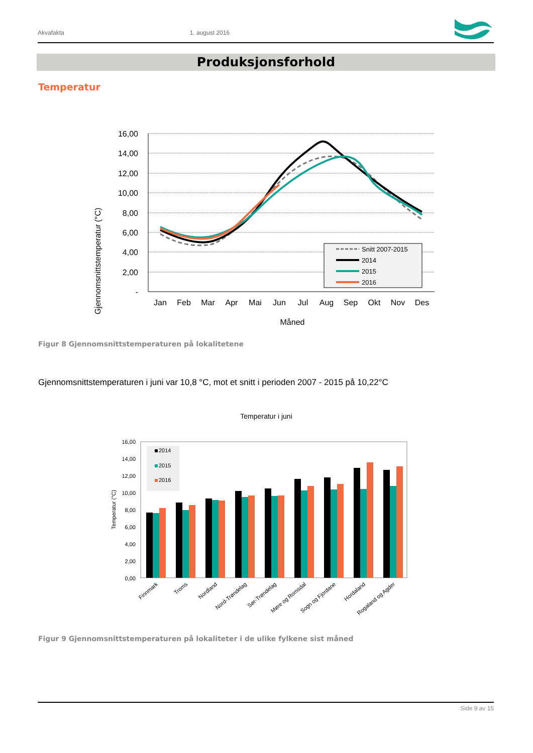Akvafakta 1. august 2016
Produksjonsforhold
Temperatur
Gjennomsnittstemperatur (°C)
16,00
14,00
12,00
10,00
8,00
6,00
4,00
2,00
-
Jan
Feb
Mar
Apr
Mai
Jun
Jul
Aug
Sep
Okt
Nov
Des
Måned
Snitt 2007-2015
2014
2015
2016
Figur 8 Gjennomsnittstemperaturen på lokalitetene
Gjennomsnittstemperaturen i juni var 10,8 °C, mot et snitt i perioden 2007 - 2015 på 10,22°C
Temperatur i juni
Temperatur (°C)
16,00
14,00
12,00
10,00
8,00
6,00
4,00
2,00
0,00
2014
2015
2016
Finnmark
Troms
Nordland
Nord-Trøndelag
Sør-Trøndelag
Møre og Romsdal
Sogn og Fjordane
Hordaland
Rogaland og Agder
Figur 9 Gjennomsnittstemperaturen på lokaliteter i de ulike fylkene sist måned
Side 9 av 15